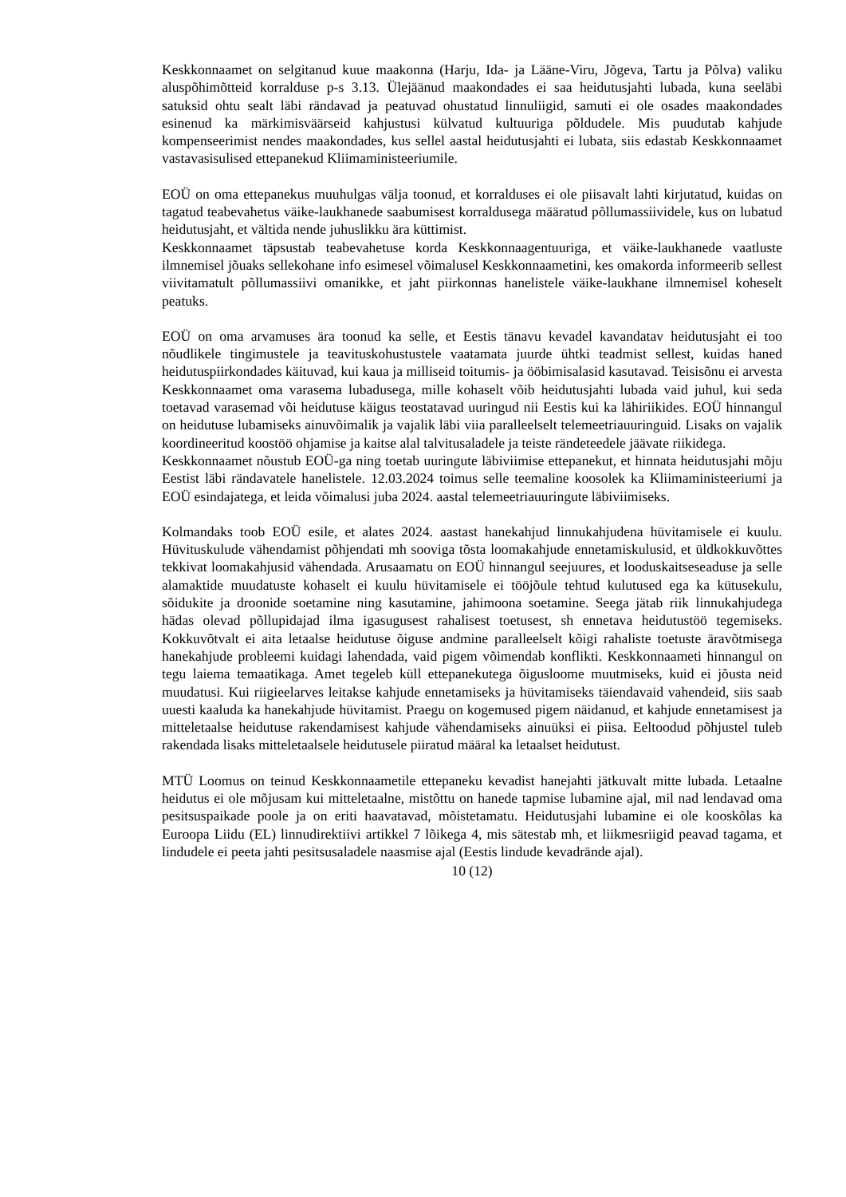Keskkonnaamet on selgitanud kuue maakonna (Harju, Ida- ja Lääne-Viru, Jõgeva, Tartu ja Põlva) valiku aluspõhimõtteid korralduse p-s 3.13. Ülejäänud maakondades ei saa heidutusjahti lubada, kuna seeläbi satuksid ohtu sealt läbi rändavad ja peatuvad ohustatud linnuliigid, samuti ei ole osades maakondades esinenud ka märkimisväärseid kahjustusi külvatud kultuuriga põldudele. Mis puudutab kahjude kompenseerimist nendes maakondades, kus sellel aastal heidutusjahti ei lubata, siis edastab Keskkonnaamet vastavasisulised ettepanekud Kliimaministeeriumile.
EOÜ on oma ettepanekus muuhulgas välja toonud, et korralduses ei ole piisavalt lahti kirjutatud, kuidas on tagatud teabevahetus väike-laukhanede saabumisest korraldusega määratud põllumassiividele, kus on lubatud heidutusjaht, et vältida nende juhuslikku ära küttimist.
Keskkonnaamet täpsustab teabevahetuse korda Keskkonnaagentuuriga, et väike-laukhanede vaatluste ilmnemisel jõuaks sellekohane info esimesel võimalusel Keskkonnaametini, kes omakorda informeerib sellest viivitamatult põllumassiivi omanikke, et jaht piirkonnas hanelistele väike-laukhane ilmnemisel koheselt peatuks.
EOÜ on oma arvamuses ära toonud ka selle, et Eestis tänavu kevadel kavandatav heidutusjaht ei too nõudlikele tingimustele ja teavituskohustustele vaatamata juurde ühtki teadmist sellest, kuidas haned heidutuspiirkondades käituvad, kui kaua ja milliseid toitumis- ja ööbimisalasid kasutavad. Teisisõnu ei arvesta Keskkonnaamet oma varasema lubadusega, mille kohaselt võib heidutusjahti lubada vaid juhul, kui seda toetavad varasemad või heidutuse käigus teostatavad uuringud nii Eestis kui ka lähiriikides. EOÜ hinnangul on heidutuse lubamiseks ainuvõimalik ja vajalik läbi viia paralleelselt telemeetriauuringuid. Lisaks on vajalik koordineeritud koostöö ohjamise ja kaitse alal talvitusaladele ja teiste rändeteedele jäävate riikidega.
Keskkonnaamet nõustub EOÜ-ga ning toetab uuringute läbiviimise ettepanekut, et hinnata heidutusjahi mõju Eestist läbi rändavatele hanelistele. 12.03.2024 toimus selle teemaline koosolek ka Kliimaministeeriumi ja EOÜ esindajatega, et leida võimalusi juba 2024. aastal telemeetriauuringute läbiviimiseks.
Kolmandaks toob EOÜ esile, et alates 2024. aastast hanekahjud linnukahjudena hüvitamisele ei kuulu. Hüvituskulude vähendamist põhjendati mh sooviga tõsta loomakahjude ennetamiskulusid, et üldkokkuvõttes tekkivat loomakahjusid vähendada. Arusaamatu on EOÜ hinnangul seejuures, et looduskaitseseaduse ja selle alamaktide muudatuste kohaselt ei kuulu hüvitamisele ei tööjõule tehtud kulutused ega ka kütusekulu, sõidukite ja droonide soetamine ning kasutamine, jahimoona soetamine. Seega jätab riik linnukahjudega hädas olevad põllupidajad ilma igasugusest rahalisest toetusest, sh ennetava heidutustöö tegemiseks. Kokkuvõtvalt ei aita letaalse heidutuse õiguse andmine paralleelselt kõigi rahaliste toetuste äravõtmisega hanekahjude probleemi kuidagi lahendada, vaid pigem võimendab konflikti. Keskkonnaameti hinnangul on tegu laiema temaatikaga. Amet tegeleb küll ettepanekutega õigusloome muutmiseks, kuid ei jõusta neid muudatusi. Kui riigieelarves leitakse kahjude ennetamiseks ja hüvitamiseks täiendavaid vahendeid, siis saab uuesti kaaluda ka hanekahjude hüvitamist. Praegu on kogemused pigem näidanud, et kahjude ennetamisest ja mitteletaalse heidutuse rakendamisest kahjude vähendamiseks ainuüksi ei piisa. Eeltoodud põhjustel tuleb rakendada lisaks mitteletaalsele heidutusele piiratud määral ka letaalset heidutust.
MTÜ Loomus on teinud Keskkonnaametile ettepaneku kevadist hanejahti jätkuvalt mitte lubada. Letaalne heidutus ei ole mõjusam kui mitteletaalne, mistõttu on hanede tapmise lubamine ajal, mil nad lendavad oma pesitsuspaikade poole ja on eriti haavatavad, mõistetamatu. Heidutusjahi lubamine ei ole kooskõlas ka Euroopa Liidu (EL) linnudirektiivi artikkel 7 lõikega 4, mis sätestab mh, et liikmesriigid peavad tagama, et lindudele ei peeta jahti pesitsusaladele naasmise ajal (Eestis lindude kevadrände ajal).
10 (12)